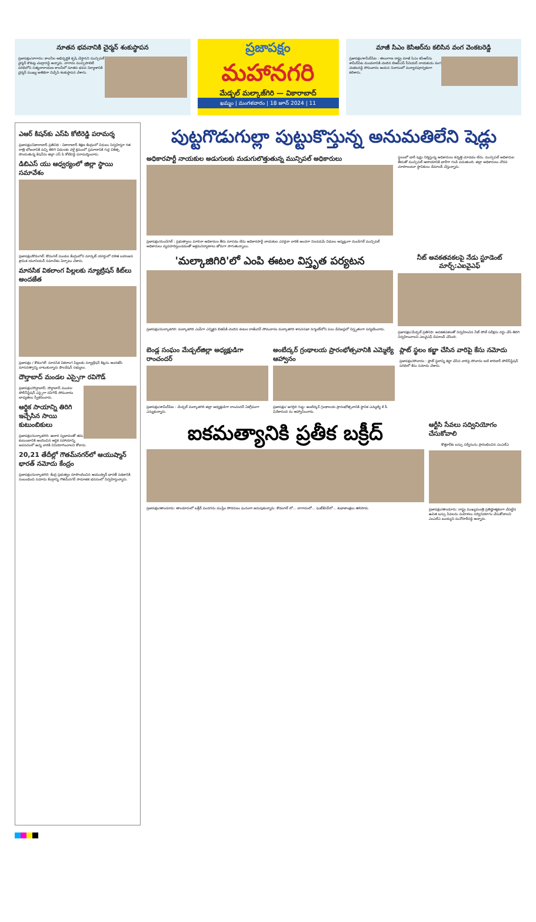నూతన భవనానికి చైర్మన్ శంకుస్థాపన
ప్రజాపక్షం/నాగారం: కాలనీల అభివృద్ధికి కృషి చేస్తానని మున్సిపల్ వైర్మన్ కౌకుట్ల చంద్రారెడ్డి అన్నారు. నాగారం మున్సిపాలిటీ పరిధిలోని సత్యనారాయణ కాలనీలో నూతన భవన నిర్మాణానికి చైర్మన్ ముఖ్య అతిథిగా విచ్చేసి శంకుస్థాపన చేశారు.
ప్రజాపక్షం
మహానగరి
మేడ్చల్ మల్కాజ్‌గిరి — వికారాబాద్
ఖమ్మం | మంగళవారం | 18 జూన్ 2024 | 11
మాజీ సిఎం కెసిఆర్‌ను కలిసిన వంగ వెంకటరెడ్డి
ప్రజాపక్షం/శామీర్‌పేట : తెలంగాణ రాష్ట్ర మాజీ సిఎం కెసిఆర్‌ను శామీర్‌పేట మండలానికి చెందిన బిఆర్ఎస్ సీనియర్ నాయకుడు వంగ వెంకటరెడ్డి సోమవారం ఆయన నివాసంలో మర్యాదపూర్వకంగా కలిశారు.
ఎఆర్ కిషన్‌కు ఎస్‌పి కోటిరెడ్డి పరామర్శ
ప్రజాపక్షం/వికారాబాద్ ప్రతినిధి : వికారాబాద్ శిక్షణ కేంద్రంలో విధులు నిర్వహిస్తూ గత రాత్రి భోజనానికి వచ్చి తిరిగి విధులకు వెళ్తే క్రమంలో ప్రమాదానికి గురై చికిత్స పొందుతున్న కిషన్‌ను జిల్లా ఎస్ పి కోటిరెడ్డి పరామర్శించారు.
డిబిఎస్ యు ఆధ్వర్యంలో జిల్లా స్థాయి సమావేశం
ప్రజాపక్షం/కొడంగల్: కొడంగల్ మండల కేంద్రంలోని మార్కెట్ యార్డులో దళిత బహుజన శ్రామిక యూనియన్ సమావేశం ఏర్పాటు చేశారు.
మానసిక వికలాంగ పిల్లలకు న్యూట్రిషన్ కిట్‌లు అందజేత
ప్రజాపక్షం / కొడంగల్: మానసిక వికలాంగ పిల్లలకు న్యూట్రిషన్ కిట్లను అందజేసి మానవత్వాన్ని చాటుకున్నారు ఫౌండేషన్ సభ్యులు.
దౌల్తాబాద్ మండల ఎస్సైగా రవిగౌడ్
ప్రజాపక్షం/దౌల్తాబాద్: దౌల్తాబాద్ మండల పోలీస్‌స్టేషన్ ఎస్సైగా రవిగౌడ్ సోమవారం బాధ్యతలు స్వీకరించారు.
ఆర్థిక సాయాన్ని తిరిగి ఇచ్చేసిన సాయి కుటుంబికులు
ప్రజాపక్షం/మల్కాజిగిరి: ఉదార స్వభావంతో తమ కుటుంబానికి అందించిన ఆర్థిక సహాయాన్ని అవసరంలో ఉన్న వారికి వినియోగించాలని కోరారు.
20,21 తేదీల్లో గౌతమ్‌నగర్‌లో ఆయుష్మాన్ భారత్ నమోదు కేంద్రం
ప్రజాపక్షం/మల్కాజిగిరి: కేంద్ర ప్రభుత్వం రూపొందించిన ఆయుష్మాన్ భారత్ పథకానికి సంబంధించి నమోదు కేంద్రాన్ని గౌతమ్‌నగర్ సామాజిక భవనంలో నిర్వహిస్తున్నారు.
పుట్టగొడుగుల్లా పుట్టుకొస్తున్న అనుమతిలేని షెడ్లు
అధికారపార్టీ నాయకుల అడుగులకు మడుగులొత్తుతున్న మున్సిపల్ అధికారులు
ప్రజాపక్షం/దుండిగల్ : ప్రభుత్వాలు మారినా అధికారుల తీరు మారడం లేదు అధికారపార్టీ నాయకుల ఎదరైనా వారికి అండగా నిలవడమే విధులు అన్నట్లుగా దుండిగల్ మున్సిపల్ అధికారులు వ్యవహరిస్తుండడంతో అక్రమనిర్మాణాలు జోరుగా సాగుతున్నాయి.
స్థలంలో భారీ షెడ్లు నిర్మిస్తున్న అధికారులు కన్నెత్తి చూడడం లేదు. మున్సిపల్ అధికారుల తీరుతో మున్సిపల్ ఆదాయానికి భారీగా గండి పడుతుంది. జిల్లా అధికారులు చొరవ చూపాలంటూ స్థానికులు డిమాండ్ చేస్తున్నారు.
'మల్కాజిగిరి'లో ఎంపి ఈటల విస్తృత పర్యటన
ప్రజాపక్షం/మల్కాజిగిరి: మల్కాజిగిరి ఎంపీగా ఎన్నికైన బిజెపికి చెందిన ఈటల రాజేందర్ సోమవారం మల్కాజిగిరి శాసనసభా సెగ్మెంట్‌లోని పలు డివిజన్లలో విస్తృతంగా పర్యటించారు.
నీట్ అవకతవకలపై నేడు స్టూడెంట్ మార్చ్:ఎఐవైఎఫ్
ప్రజాపక్షం/మేడ్చల్ ప్రతినిధి: అవకతవకలతో నిర్వహించిన నీట్ పోటీ పరీక్షను రద్దు చేసి తిరిగి నిర్వహించాలని ఎఐవైఎఫ్ డిమాండ్ చేసింది.
బెండ్ల సంఘం మేడ్చల్‌జిల్లా అధ్యక్షుడిగా రాంచందర్
ప్రజాపక్షం/శామీర్‌పేట : మేడ్చల్ మల్కాజిగిరి జిల్లా అధ్యక్షుడిగా రాంచందర్ ఏకగ్రీవంగా ఎన్నుకున్నారు.
అంబేద్కర్ గ్రంథాలయ ప్రారంభోత్సవానికి ఎమ్మెల్యే ఆహ్వానం
ప్రజాపక్షం/ జగద్గిరి గుట్ట: అంబేద్కర్ గ్రంథాలయ ప్రారంభోత్సవానికి స్థానిక ఎమ్మెల్యే కే పీ వివేకానంద ను ఆహ్వానించారు.
ప్లాట్ స్థలం కబ్జా చేసిన వారిపై కేసు నమోదు
ప్రజాపక్షం/పోచారం : ప్లాట్ స్థలాన్ని కబ్జా చేసిన వారిపై పోచారం ఐటి కారిడార్ పోలీస్‌స్టేషన్ పరిధిలో కేసు నమోదు చేశారు.
ఐకమత్యానికి ప్రతీక బక్రీద్
ప్రజాపక్షం/తాండూరు: తాండూరులో బక్రీద్ పండగను ముస్లిం సోదరులు ఘనంగా జరుపుకున్నారు. కొడంగల్ లో... నాగారంలో... ఘట్‌కేసర్‌లో... శుభాకాంక్షలు తెలిపారు.
ఆర్టీసి సేవలు సద్వినియోగం చేసుకోవాలి
కొత్తూర్‌కు బస్సు సర్వీసును ప్రారంభించిన ఎంఎల్ఎ
ప్రజాపక్షం/తాండూరు: రాష్ట్ర ముఖ్యమంత్రి ప్రతిష్టాత్మకంగా చేపట్టిన ఉచిత బస్సు సేవలను మహిళలు సద్వినియోగం చేసుకోవాలని ఎంఎల్ఎ బుయ్యని మనోహర్‌రెడ్డి అన్నారు.